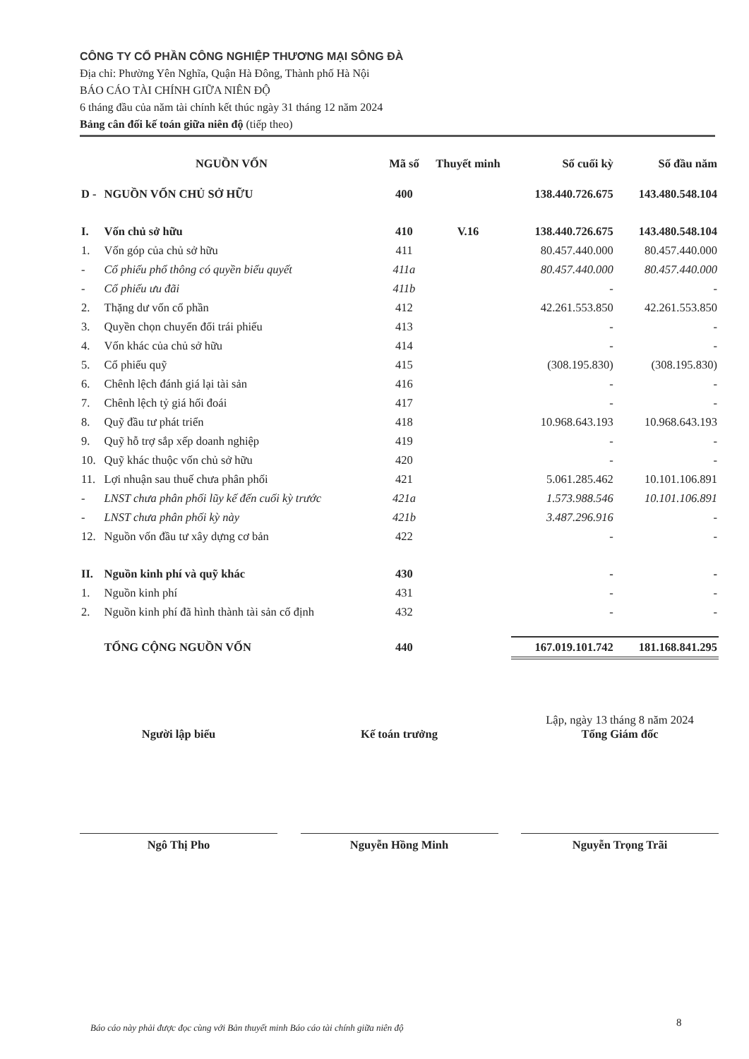CÔNG TY CỔ PHẦN CÔNG NGHIỆP THƯƠNG MẠI SÔNG ĐÀ
Địa chỉ: Phường Yên Nghĩa, Quận Hà Đông, Thành phố Hà Nội
BÁO CÁO TÀI CHÍNH GIỮA NIÊN ĐỘ
6 tháng đầu của năm tài chính kết thúc ngày 31 tháng 12 năm 2024
Bảng cân đối kế toán giữa niên độ (tiếp theo)
| NGUỒN VỐN | | Mã số | Thuyết minh | Số cuối kỳ | Số đầu năm |
| --- | --- | --- | --- | --- | --- |
| D - | NGUỒN VỐN CHỦ SỞ HỮU | 400 | | 138.440.726.675 | 143.480.548.104 |
| I. | Vốn chủ sở hữu | 410 | V.16 | 138.440.726.675 | 143.480.548.104 |
| 1. | Vốn góp của chủ sở hữu | 411 | | 80.457.440.000 | 80.457.440.000 |
| - | Cổ phiếu phổ thông có quyền biểu quyết | 411a | | 80.457.440.000 | 80.457.440.000 |
| - | Cổ phiếu ưu đãi | 411b | | - | - |
| 2. | Thặng dư vốn cổ phần | 412 | | 42.261.553.850 | 42.261.553.850 |
| 3. | Quyền chọn chuyển đổi trái phiếu | 413 | | - | - |
| 4. | Vốn khác của chủ sở hữu | 414 | | - | - |
| 5. | Cổ phiếu quỹ | 415 | | (308.195.830) | (308.195.830) |
| 6. | Chênh lệch đánh giá lại tài sản | 416 | | - | - |
| 7. | Chênh lệch tỷ giá hối đoái | 417 | | - | - |
| 8. | Quỹ đầu tư phát triển | 418 | | 10.968.643.193 | 10.968.643.193 |
| 9. | Quỹ hỗ trợ sắp xếp doanh nghiệp | 419 | | - | - |
| 10. | Quỹ khác thuộc vốn chủ sở hữu | 420 | | - | - |
| 11. | Lợi nhuận sau thuế chưa phân phối | 421 | | 5.061.285.462 | 10.101.106.891 |
| - | LNST chưa phân phối lũy kế đến cuối kỳ trước | 421a | | 1.573.988.546 | 10.101.106.891 |
| - | LNST chưa phân phối kỳ này | 421b | | 3.487.296.916 | - |
| 12. | Nguồn vốn đầu tư xây dựng cơ bản | 422 | | - | - |
| II. | Nguồn kinh phí và quỹ khác | 430 | | - | - |
| 1. | Nguồn kinh phí | 431 | | - | - |
| 2. | Nguồn kinh phí đã hình thành tài sản cố định | 432 | | - | - |
| | TỔNG CỘNG NGUỒN VỐN | 440 | | 167.019.101.742 | 181.168.841.295 |
Người lập biểu
Ngô Thị Pho
Kế toán trưởng
Nguyễn Hồng Minh
Lập, ngày 13 tháng 8 năm 2024
Tổng Giám đốc
Nguyễn Trọng Trãi
Báo cáo này phải được đọc cùng với Bản thuyết minh Báo cáo tài chính giữa niên độ
8